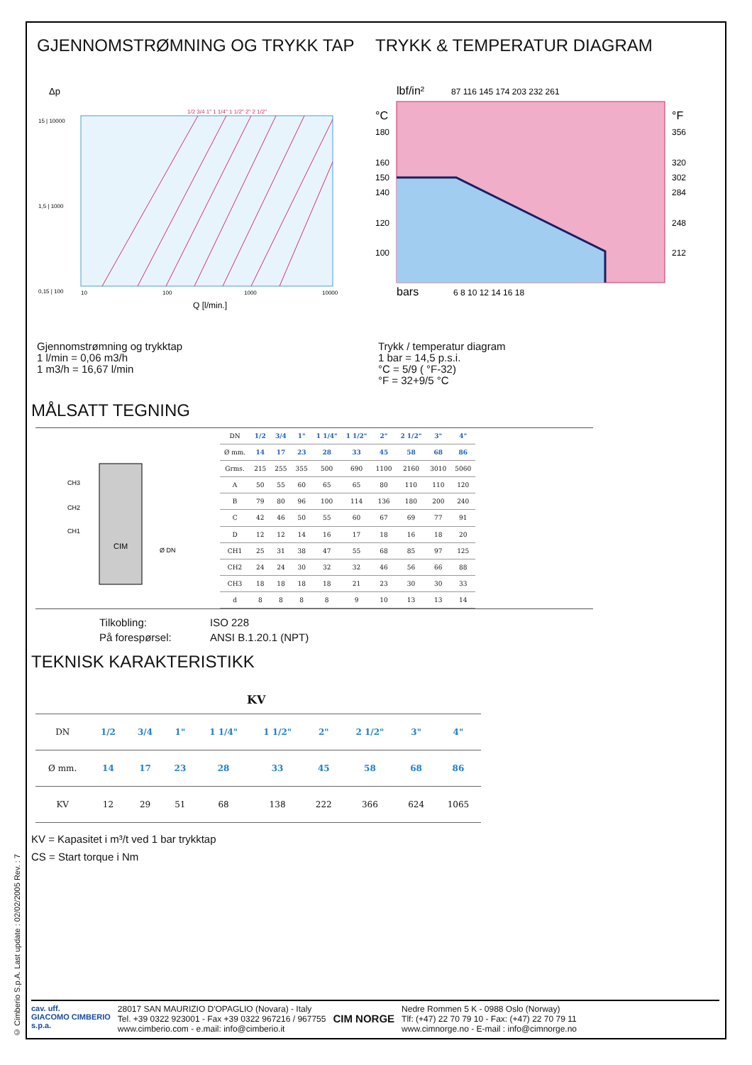© Cimberio S.p.A. Last update : 02/02/2005 Rev. : 7
GJENNOMSTRØMNING OG TRYKK TAP TRYKK & TEMPERATUR DIAGRAM
Δp
15 | 10000
1,5 | 1000
0,15 | 100
10
100
1000
10000
1/2 3/4 1" 1 1/4" 1 1/2" 2" 2 1/2"
Q [l/min.]
lbf/in²
87 116 145 174 203 232 261
°C
180
160
150
140
120
100
°F
356
320
302
284
248
212
bars
6 8 10 12 14 16 18
Gjennomstrømning og trykktap
1 l/min = 0,06 m3/h
1 m3/h = 16,67 l/min
Trykk / temperatur diagram
1 bar = 14,5 p.s.i.
°C = 5/9 ( °F-32)
°F = 32+9/5 °C
MÅLSATT TEGNING
CIM
CH3
CH2
CH1
Ø DN
| DN | 1/2 | 3/4 | 1" | 1 1/4" | 1 1/2" | 2" | 2 1/2" | 3" | 4" |
| Ø mm. | 14 | 17 | 23 | 28 | 33 | 45 | 58 | 68 | 86 |
| Grms. | 215 | 255 | 355 | 500 | 690 | 1100 | 2160 | 3010 | 5060 |
| A | 50 | 55 | 60 | 65 | 65 | 80 | 110 | 110 | 120 |
| B | 79 | 80 | 96 | 100 | 114 | 136 | 180 | 200 | 240 |
| C | 42 | 46 | 50 | 55 | 60 | 67 | 69 | 77 | 91 |
| D | 12 | 12 | 14 | 16 | 17 | 18 | 16 | 18 | 20 |
| CH1 | 25 | 31 | 38 | 47 | 55 | 68 | 85 | 97 | 125 |
| CH2 | 24 | 24 | 30 | 32 | 32 | 46 | 56 | 66 | 88 |
| CH3 | 18 | 18 | 18 | 18 | 21 | 23 | 30 | 30 | 33 |
| d | 8 | 8 | 8 | 8 | 9 | 10 | 13 | 13 | 14 |
| Tilkobling: | ISO 228 |
| På forespørsel: | ANSI B.1.20.1 (NPT) |
TEKNISK KARAKTERISTIKK
KV
| DN | 1/2 | 3/4 | 1" | 1 1/4" | 1 1/2" | 2" | 2 1/2" | 3" | 4" |
| Ø mm. | 14 | 17 | 23 | 28 | 33 | 45 | 58 | 68 | 86 |
| KV | 12 | 29 | 51 | 68 | 138 | 222 | 366 | 624 | 1065 |
KV = Kapasitet i m³/t ved 1 bar trykktap
CS = Start torque i Nm
cav. uff.
GIACOMO CIMBERIO
s.p.a.
28017 SAN MAURIZIO D'OPAGLIO (Novara) - Italy
Tel. +39 0322 923001 - Fax +39 0322 967216 / 967755
www.cimberio.com - e.mail: info@cimberio.it
CIM NORGE
Nedre Rommen 5 K - 0988 Oslo (Norway)
Tlf: (+47) 22 70 79 10 - Fax: (+47) 22 70 79 11
www.cimnorge.no - E-mail : info@cimnorge.no